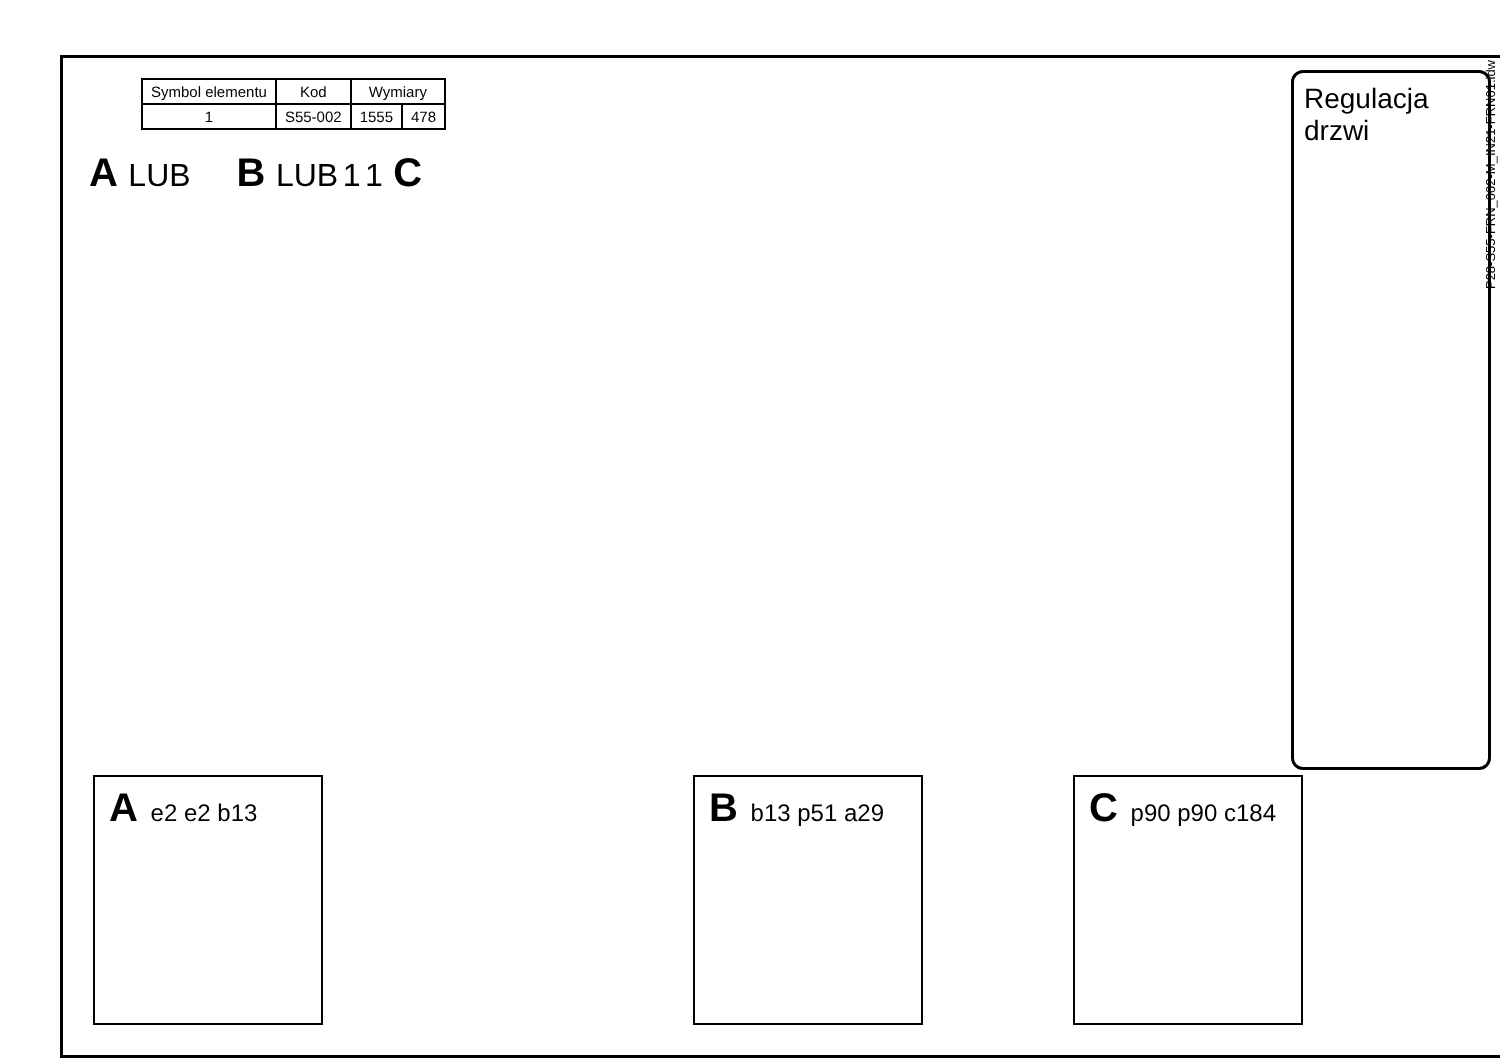| Symbol elementu | Kod | Wymiary | |
| --- | --- | --- | --- |
| 1 | S55-002 | 1555 | 478 |
A LUB
B LUB 1 1 C
A e2 e2 b13
B b13 p51 a29
C p90 p90 c184
Regulacja drzwi
P28-S55-FRN_002-M_IN21-FRN01.idw